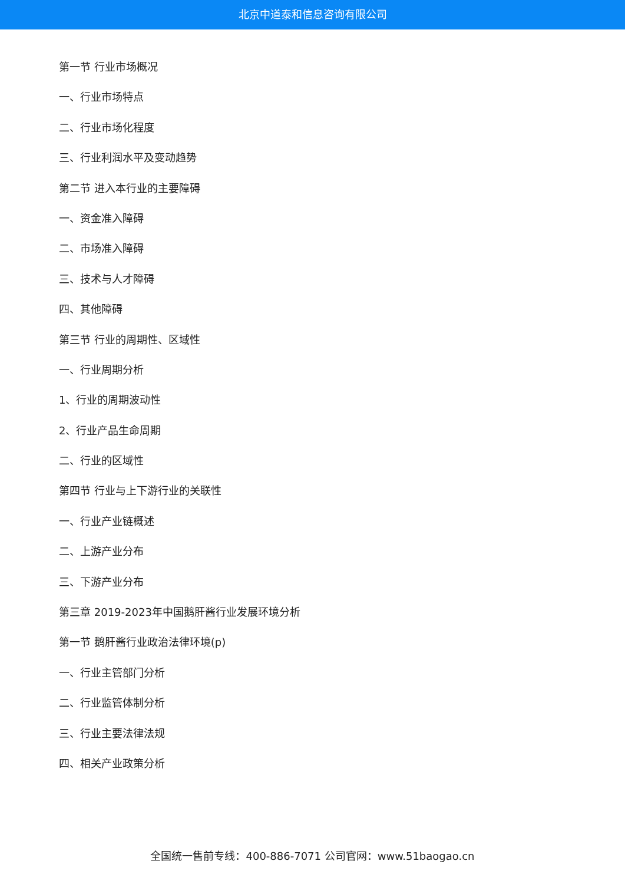北京中道泰和信息咨询有限公司
第一节 行业市场概况
一、行业市场特点
二、行业市场化程度
三、行业利润水平及变动趋势
第二节 进入本行业的主要障碍
一、资金准入障碍
二、市场准入障碍
三、技术与人才障碍
四、其他障碍
第三节 行业的周期性、区域性
一、行业周期分析
1、行业的周期波动性
2、行业产品生命周期
二、行业的区域性
第四节 行业与上下游行业的关联性
一、行业产业链概述
二、上游产业分布
三、下游产业分布
第三章 2019-2023年中国鹅肝酱行业发展环境分析
第一节 鹅肝酱行业政治法律环境(p)
一、行业主管部门分析
二、行业监管体制分析
三、行业主要法律法规
四、相关产业政策分析
全国统一售前专线：400-886-7071 公司官网：www.51baogao.cn